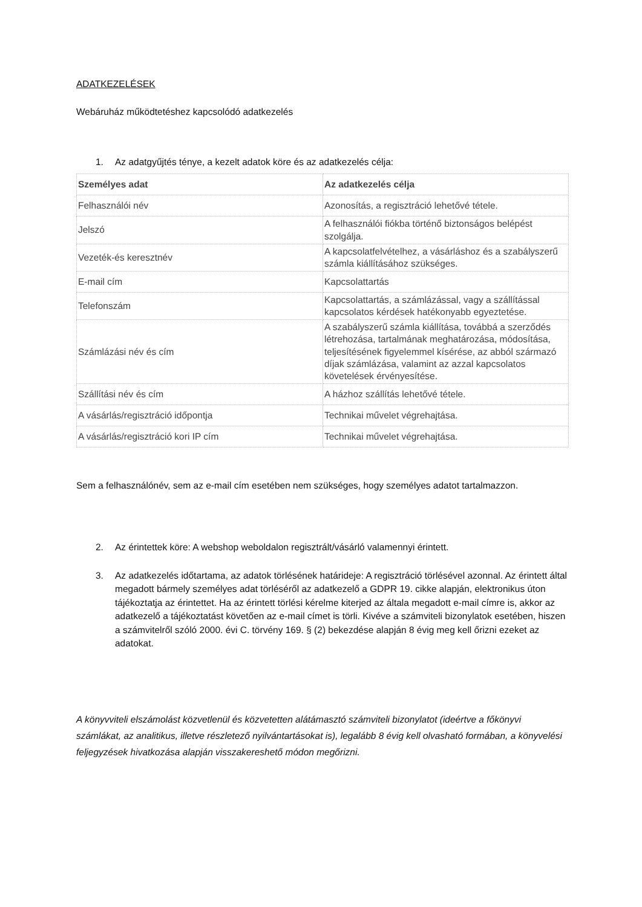ADATKEZELÉSEK
Webáruház működtetéshez kapcsolódó adatkezelés
1. Az adatgyűjtés ténye, a kezelt adatok köre és az adatkezelés célja:
| Személyes adat | Az adatkezelés célja |
| --- | --- |
| Felhasználói név | Azonosítás, a regisztráció lehetővé tétele. |
| Jelszó | A felhasználói fiókba történő biztonságos belépést szolgálja. |
| Vezeték-és keresztnév | A kapcsolatfelvételhez, a vásárláshoz és a szabályszerű számla kiállításához szükséges. |
| E-mail cím | Kapcsolattartás |
| Telefonszám | Kapcsolattartás, a számlázással, vagy a szállítással kapcsolatos kérdések hatékonyabb egyeztetése. |
| Számlázási név és cím | A szabályszerű számla kiállítása, továbbá a szerződés létrehozása, tartalmának meghatározása, módosítása, teljesítésének figyelemmel kísérése, az abból származó díjak számlázása, valamint az azzal kapcsolatos követelések érvényesítése. |
| Szállítási név és cím | A házhoz szállítás lehetővé tétele. |
| A vásárlás/regisztráció időpontja | Technikai művelet végrehajtása. |
| A vásárlás/regisztráció kori IP cím | Technikai művelet végrehajtása. |
Sem a felhasználónév, sem az e-mail cím esetében nem szükséges, hogy személyes adatot tartalmazzon.
2. Az érintettek köre: A webshop weboldalon regisztrált/vásárló valamennyi érintett.
3. Az adatkezelés időtartama, az adatok törlésének határideje: A regisztráció törlésével azonnal. Az érintett által megadott bármely személyes adat törléséről az adatkezelő a GDPR 19. cikke alapján, elektronikus úton tájékoztatja az érintettet. Ha az érintett törlési kérelme kiterjed az általa megadott e-mail címre is, akkor az adatkezelő a tájékoztatást követően az e-mail címet is törli. Kivéve a számviteli bizonylatok esetében, hiszen a számvitelről szóló 2000. évi C. törvény 169. § (2) bekezdése alapján 8 évig meg kell őrizni ezeket az adatokat.
A könyvviteli elszámolást közvetlenül és közvetetten alátámasztó számviteli bizonylatot (ideértve a főkönyvi számlákat, az analitikus, illetve részletező nyilvántartásokat is), legalább 8 évig kell olvasható formában, a könyvelési feljegyzések hivatkozása alapján visszakereshető módon megőrizni.